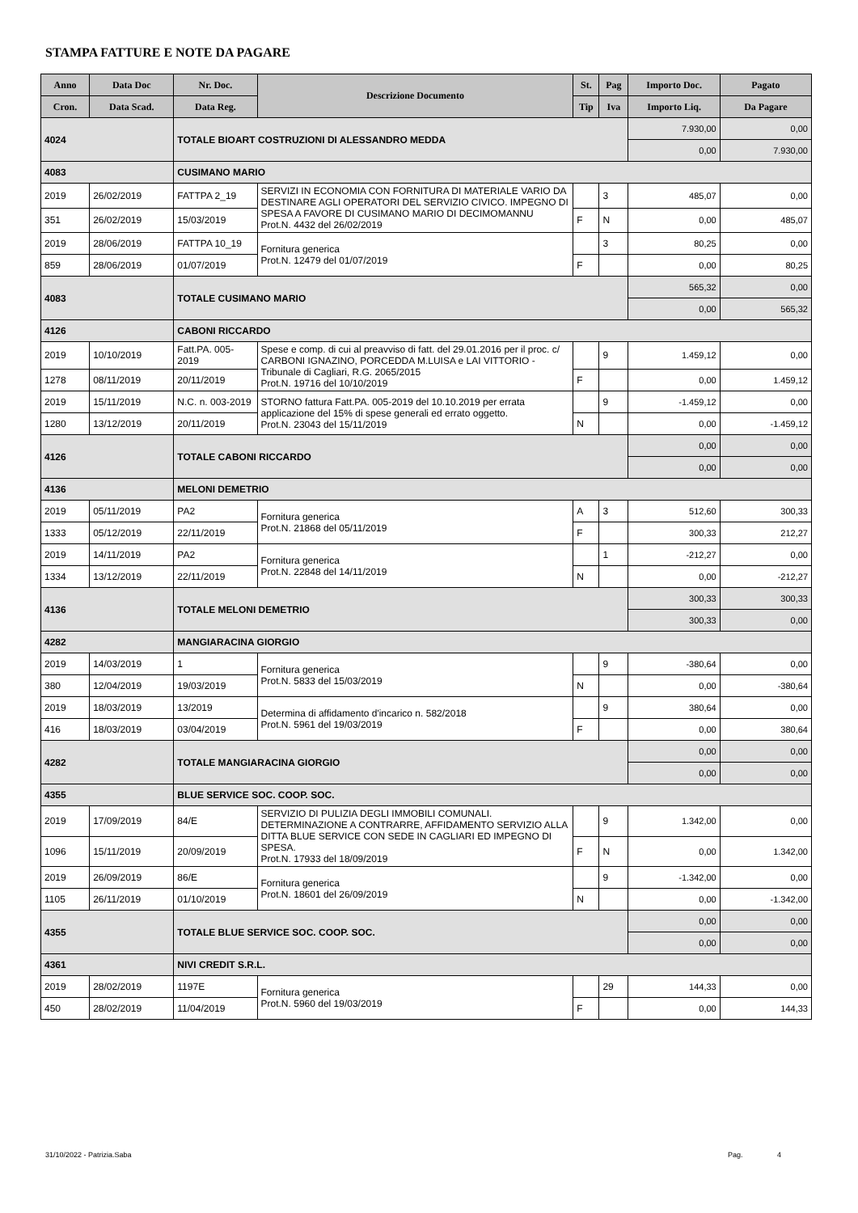STAMPA FATTURE E NOTE DA PAGARE
| Anno | Data Doc | Nr. Doc. | Descrizione Documento | St. | Pag | Importo Doc. | Pagato |
| --- | --- | --- | --- | --- | --- | --- | --- |
| Cron. | Data Scad. | Data Reg. | | Tip | Iva | Importo Liq. | Da Pagare |
| 4024 | | TOTALE BIOART COSTRUZIONI DI ALESSANDRO MEDDA | | | | 7.930,00 | 0,00 |
| | | | | | | 0,00 | 7.930,00 |
| 4083 | | CUSIMANO MARIO | | | | | |
| 2019 | 26/02/2019 | FATTPA 2_19 | SERVIZI IN ECONOMIA CON FORNITURA DI MATERIALE VARIO DA DESTINARE AGLI OPERATORI DEL SERVIZIO CIVICO. IMPEGNO DI SPESA A FAVORE DI CUSIMANO MARIO DI DECIMOMANNU Prot.N. 4432 del 26/02/2019 | | 3 | 485,07 | 0,00 |
| 351 | 26/02/2019 | 15/03/2019 | | F | N | 0,00 | 485,07 |
| 2019 | 28/06/2019 | FATTPA 10_19 | Fornitura generica Prot.N. 12479 del 01/07/2019 | | 3 | 80,25 | 0,00 |
| 859 | 28/06/2019 | 01/07/2019 | | F | | 0,00 | 80,25 |
| 4083 | | TOTALE CUSIMANO MARIO | | | | 565,32 | 0,00 |
| | | | | | | 0,00 | 565,32 |
| 4126 | | CABONI RICCARDO | | | | | |
| 2019 | 10/10/2019 | Fatt.PA. 005-2019 | Spese e comp. di cui al preavviso di fatt. del 29.01.2016 per il proc. c/ CARBONI IGNAZINO, PORCEDDA M.LUISA e LAI VITTORIO - Tribunale di Cagliari, R.G. 2065/2015 Prot.N. 19716 del 10/10/2019 | | 9 | 1.459,12 | 0,00 |
| 1278 | 08/11/2019 | 20/11/2019 | | F | | 0,00 | 1.459,12 |
| 2019 | 15/11/2019 | N.C. n. 003-2019 | STORNO fattura Fatt.PA. 005-2019 del 10.10.2019 per errata applicazione del 15% di spese generali ed errato oggetto. Prot.N. 23043 del 15/11/2019 | | 9 | -1.459,12 | 0,00 |
| 1280 | 13/12/2019 | 20/11/2019 | | N | | 0,00 | -1.459,12 |
| 4126 | | TOTALE CABONI RICCARDO | | | | 0,00 | 0,00 |
| | | | | | | 0,00 | 0,00 |
| 4136 | | MELONI DEMETRIO | | | | | |
| 2019 | 05/11/2019 | PA2 | Fornitura generica Prot.N. 21868 del 05/11/2019 | A | 3 | 512,60 | 300,33 |
| 1333 | 05/12/2019 | 22/11/2019 | | F | | 300,33 | 212,27 |
| 2019 | 14/11/2019 | PA2 | Fornitura generica Prot.N. 22848 del 14/11/2019 | | 1 | -212,27 | 0,00 |
| 1334 | 13/12/2019 | 22/11/2019 | | N | | 0,00 | -212,27 |
| 4136 | | TOTALE MELONI DEMETRIO | | | | 300,33 | 300,33 |
| | | | | | | 300,33 | 0,00 |
| 4282 | | MANGIARACINA GIORGIO | | | | | |
| 2019 | 14/03/2019 | 1 | Fornitura generica Prot.N. 5833 del 15/03/2019 | | 9 | -380,64 | 0,00 |
| 380 | 12/04/2019 | 19/03/2019 | | N | | 0,00 | -380,64 |
| 2019 | 18/03/2019 | 13/2019 | Determina di affidamento d'incarico n. 582/2018 Prot.N. 5961 del 19/03/2019 | | 9 | 380,64 | 0,00 |
| 416 | 18/03/2019 | 03/04/2019 | | F | | 0,00 | 380,64 |
| 4282 | | TOTALE MANGIARACINA GIORGIO | | | | 0,00 | 0,00 |
| | | | | | | 0,00 | 0,00 |
| 4355 | | BLUE SERVICE SOC. COOP. SOC. | | | | | |
| 2019 | 17/09/2019 | 84/E | SERVIZIO DI PULIZIA DEGLI IMMOBILI COMUNALI. DETERMINAZIONE A CONTRARRE, AFFIDAMENTO SERVIZIO ALLA DITTA BLUE SERVICE CON SEDE IN CAGLIARI ED IMPEGNO DI SPESA. Prot.N. 17933 del 18/09/2019 | | 9 | 1.342,00 | 0,00 |
| 1096 | 15/11/2019 | 20/09/2019 | | F | N | 0,00 | 1.342,00 |
| 2019 | 26/09/2019 | 86/E | Fornitura generica Prot.N. 18601 del 26/09/2019 | | 9 | -1.342,00 | 0,00 |
| 1105 | 26/11/2019 | 01/10/2019 | | N | | 0,00 | -1.342,00 |
| 4355 | | TOTALE BLUE SERVICE SOC. COOP. SOC. | | | | 0,00 | 0,00 |
| | | | | | | 0,00 | 0,00 |
| 4361 | | NIVI CREDIT S.R.L. | | | | | |
| 2019 | 28/02/2019 | 1197E | Fornitura generica Prot.N. 5960 del 19/03/2019 | | 29 | 144,33 | 0,00 |
| 450 | 28/02/2019 | 11/04/2019 | | F | | 0,00 | 144,33 |
31/10/2022 - Patrizia.Saba Pag. 4